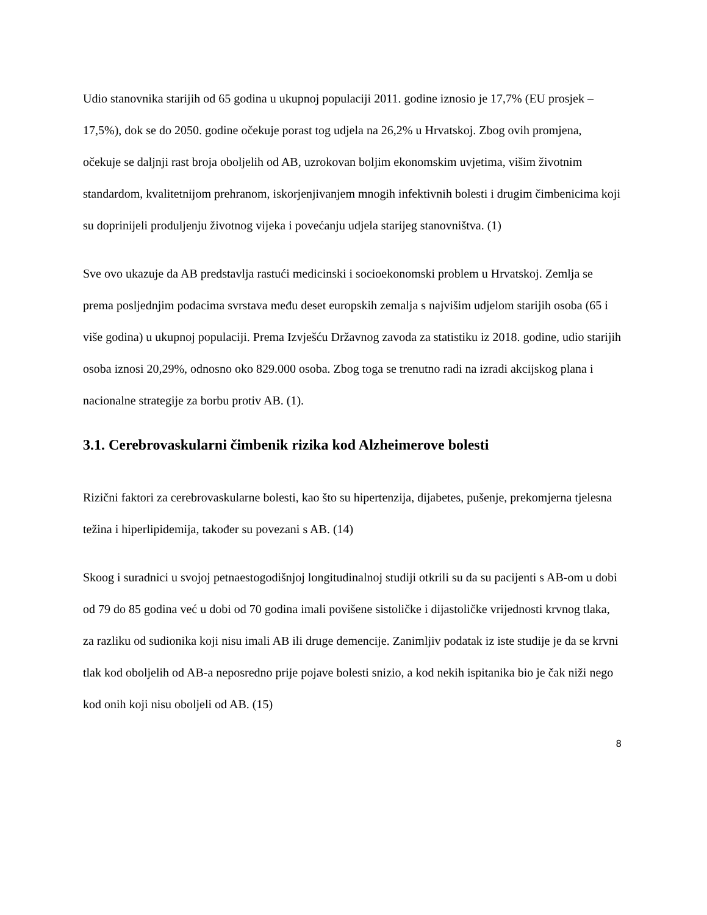Udio stanovnika starijih od 65 godina u ukupnoj populaciji 2011. godine iznosio je 17,7% (EU prosjek – 17,5%), dok se do 2050. godine očekuje porast tog udjela na 26,2% u Hrvatskoj. Zbog ovih promjena, očekuje se daljnji rast broja oboljelih od AB, uzrokovan boljim ekonomskim uvjetima, višim životnim standardom, kvalitetnijom prehranom, iskorjenjivanjem mnogih infektivnih bolesti i drugim čimbenicima koji su doprinijeli produljenju životnog vijeka i povećanju udjela starijeg stanovništva. (1)
Sve ovo ukazuje da AB predstavlja rastući medicinski i socioekonomski problem u Hrvatskoj. Zemlja se prema posljednjim podacima svrstava među deset europskih zemalja s najvišim udjelom starijih osoba (65 i više godina) u ukupnoj populaciji. Prema Izvješću Državnog zavoda za statistiku iz 2018. godine, udio starijih osoba iznosi 20,29%, odnosno oko 829.000 osoba. Zbog toga se trenutno radi na izradi akcijskog plana i nacionalne strategije za borbu protiv AB. (1).
3.1. Cerebrovaskularni čimbenik rizika kod Alzheimerove bolesti
Rizični faktori za cerebrovaskularne bolesti, kao što su hipertenzija, dijabetes, pušenje, prekomjerna tjelesna težina i hiperlipidemija, također su povezani s AB. (14)
Skoog i suradnici u svojoj petnaestogodišnjoj longitudinalnoj studiji otkrili su da su pacijenti s AB-om u dobi od 79 do 85 godina već u dobi od 70 godina imali povišene sistoličke i dijastoličke vrijednosti krvnog tlaka, za razliku od sudionika koji nisu imali AB ili druge demencije. Zanimljiv podatak iz iste studije je da se krvni tlak kod oboljelih od AB-a neposredno prije pojave bolesti snizio, a kod nekih ispitanika bio je čak niži nego kod onih koji nisu oboljeli od AB. (15)
8